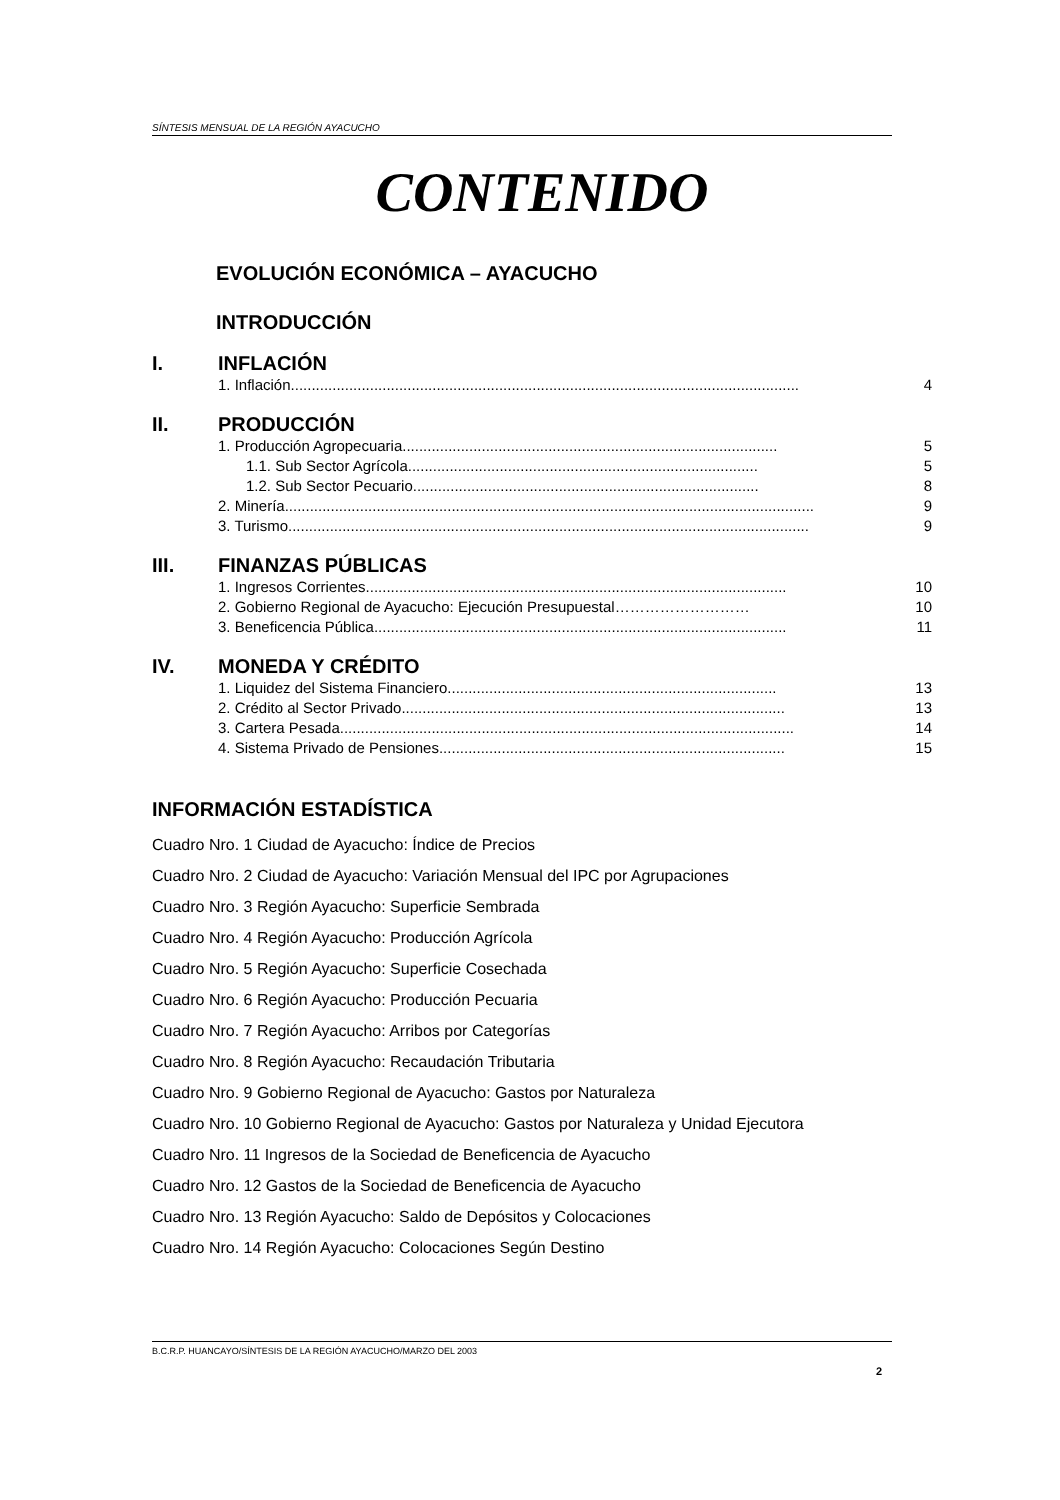SÍNTESIS MENSUAL DE LA REGIÓN AYACUCHO
CONTENIDO
EVOLUCIÓN ECONÓMICA – AYACUCHO
INTRODUCCIÓN
I. INFLACIÓN
1. Inflación.......................................................................................................................... 4
II. PRODUCCIÓN
1. Producción Agropecuaria.......................................................................................... 5
1.1. Sub Sector Agrícola.................................................................................... 5
1.2. Sub Sector Pecuario................................................................................... 8
2. Minería............................................................................................................................... 9
3. Turismo............................................................................................................................. 9
III. FINANZAS PÚBLICAS
1. Ingresos Corrientes..................................................................................................... 10
2. Gobierno Regional de Ayacucho: Ejecución Presupuestal……………………… 10
3. Beneficencia Pública................................................................................................... 11
IV. MONEDA Y CRÉDITO
1. Liquidez del Sistema Financiero............................................................................... 13
2. Crédito al Sector Privado............................................................................................ 13
3. Cartera Pesada............................................................................................................. 14
4. Sistema Privado de Pensiones................................................................................... 15
INFORMACIÓN ESTADÍSTICA
Cuadro Nro. 1 Ciudad de Ayacucho: Índice de Precios
Cuadro Nro. 2 Ciudad de Ayacucho: Variación Mensual del IPC por Agrupaciones
Cuadro Nro. 3 Región Ayacucho: Superficie Sembrada
Cuadro Nro. 4 Región Ayacucho: Producción Agrícola
Cuadro Nro. 5 Región Ayacucho: Superficie Cosechada
Cuadro Nro. 6 Región Ayacucho: Producción Pecuaria
Cuadro Nro. 7 Región Ayacucho: Arribos por Categorías
Cuadro Nro. 8 Región Ayacucho: Recaudación Tributaria
Cuadro Nro. 9 Gobierno Regional de Ayacucho: Gastos por Naturaleza
Cuadro Nro. 10 Gobierno Regional de Ayacucho: Gastos por Naturaleza y Unidad Ejecutora
Cuadro Nro. 11 Ingresos de la Sociedad de Beneficencia de Ayacucho
Cuadro Nro. 12 Gastos de la Sociedad de Beneficencia de Ayacucho
Cuadro Nro. 13 Región Ayacucho: Saldo de Depósitos y Colocaciones
Cuadro Nro. 14 Región Ayacucho: Colocaciones Según Destino
B.C.R.P. HUANCAYO/SÍNTESIS DE LA REGIÓN AYACUCHO/MARZO DEL 2003
2